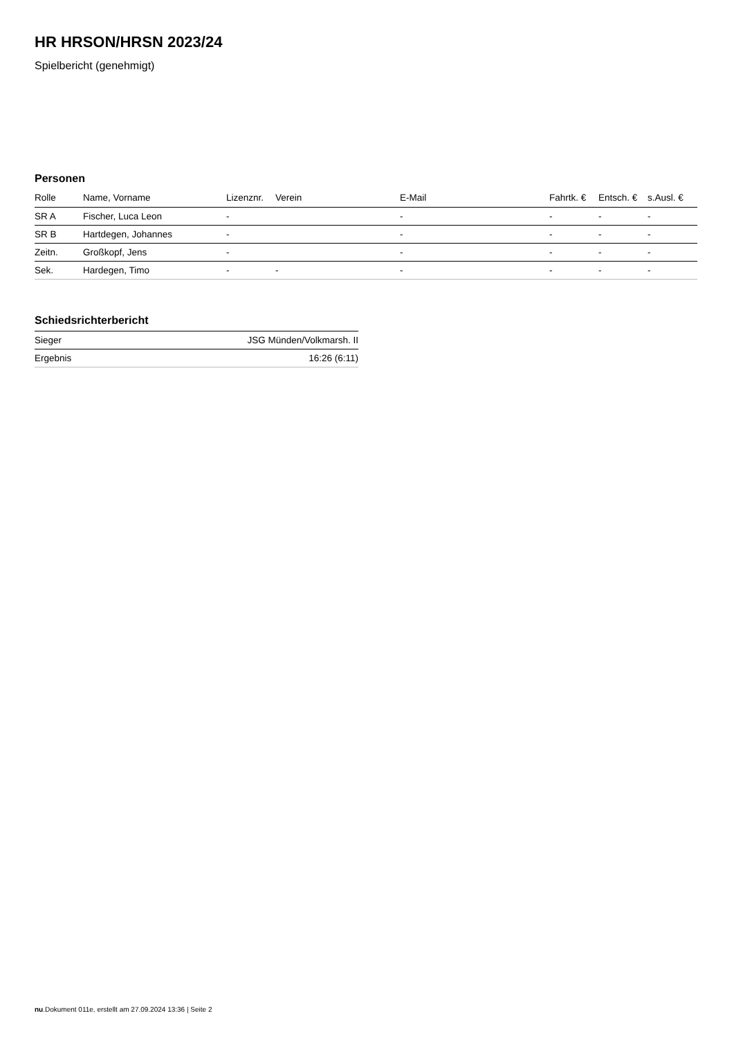HR HRSON/HRSN 2023/24
Spielbericht (genehmigt)
Personen
| Rolle | Name, Vorname | Lizenznr. | Verein | E-Mail | Fahrtk. € | Entsch. € | s.Ausl. € |
| --- | --- | --- | --- | --- | --- | --- | --- |
| SR A | Fischer, Luca Leon | - | | - | - | - | - |
| SR B | Hartdegen, Johannes | - | | - | - | - | - |
| Zeitn. | Großkopf, Jens | - | | - | - | - | - |
| Sek. | Hardegen, Timo | - | - | - | - | - | - |
Schiedsrichterbericht
| Sieger | JSG Münden/Volkmarsh. II |
| Ergebnis | 16:26 (6:11) |
nu.Dokument 011e, erstellt am 27.09.2024 13:36 | Seite 2